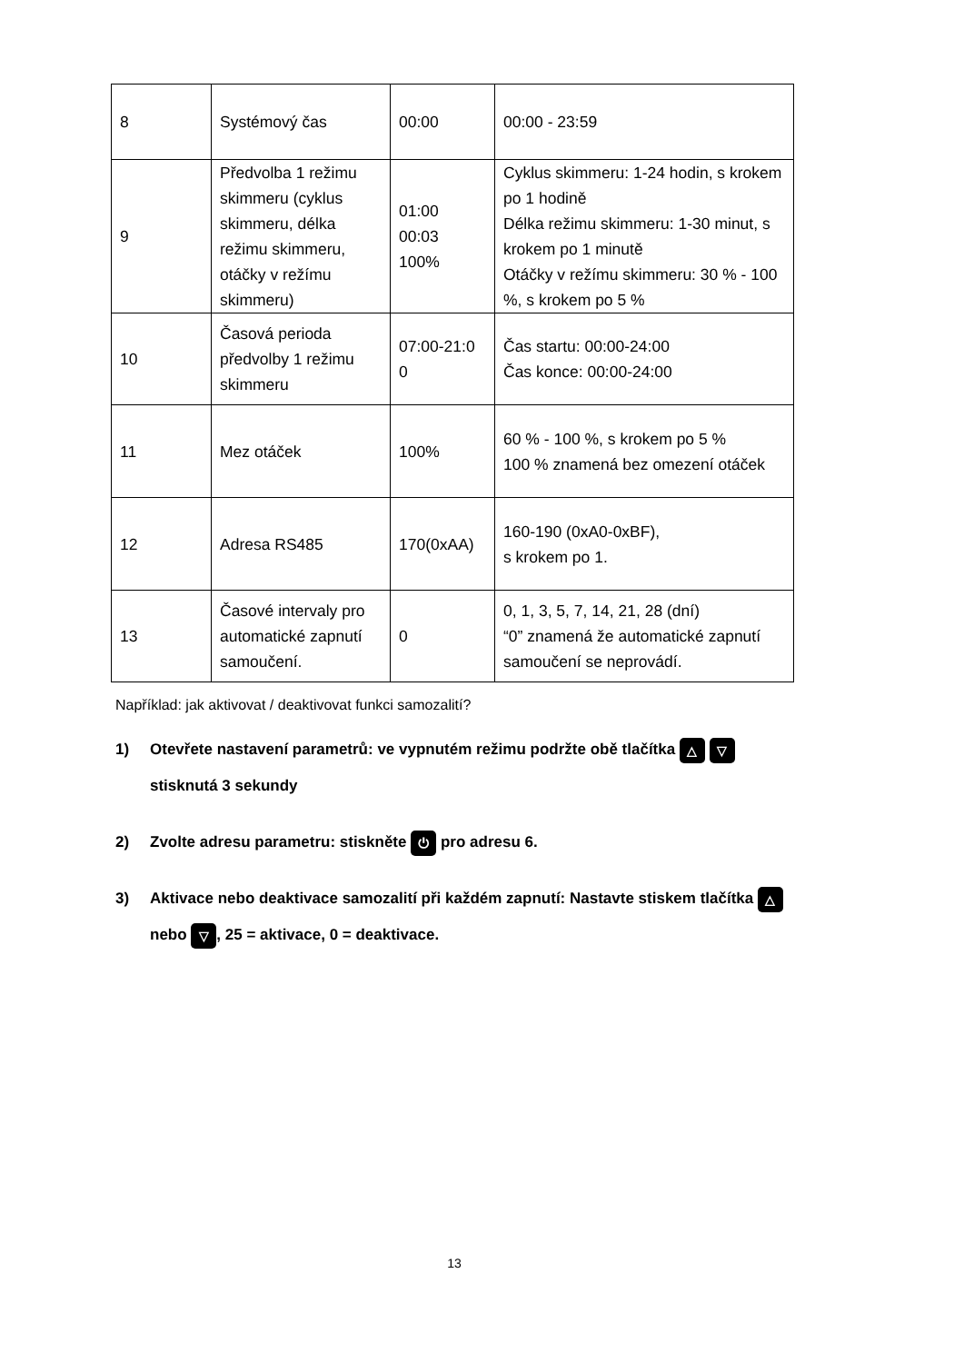| 8 | Systémový čas | 00:00 | 00:00 - 23:59 |
| 9 | Předvolba 1 režimu skimmeru (cyklus skimmeru, délka režimu skimmeru, otáčky v režímu skimmeru) | 01:00 00:03 100% | Cyklus skimmeru: 1-24 hodin, s krokem po 1 hodině Délka režimu skimmeru: 1-30 minut, s krokem po 1 minutě Otáčky v režímu skimmeru: 30 % - 100 %, s krokem po 5 % |
| 10 | Časová perioda předvolby 1 režimu skimmeru | 07:00-21:0 0 | Čas startu: 00:00-24:00 Čas konce: 00:00-24:00 |
| 11 | Mez otáček | 100% | 60 % - 100 %, s krokem po 5 % 100 % znamená bez omezení otáček |
| 12 | Adresa RS485 | 170(0xAA) | 160-190 (0xA0-0xBF), s krokem po 1. |
| 13 | Časové intervaly pro automatické zapnutí samoučení. | 0 | 0, 1, 3, 5, 7, 14, 21, 28 (dní) “0” znamená že automatické zapnutí samoučení se neprovádí. |
Například: jak aktivovat / deaktivovat funkci samozalití?
1) Otevřete nastavení parametrů: ve vypnutém režimu podržte obě tlačítka △ ▽
stisknutá 3 sekundy
2) Zvolte adresu parametru: stiskněte ⏻ pro adresu 6.
3) Aktivace nebo deaktivace samozalití při každém zapnutí: Nastavte stiskem tlačítka △
nebo ▽, 25 = aktivace, 0 = deaktivace.
13